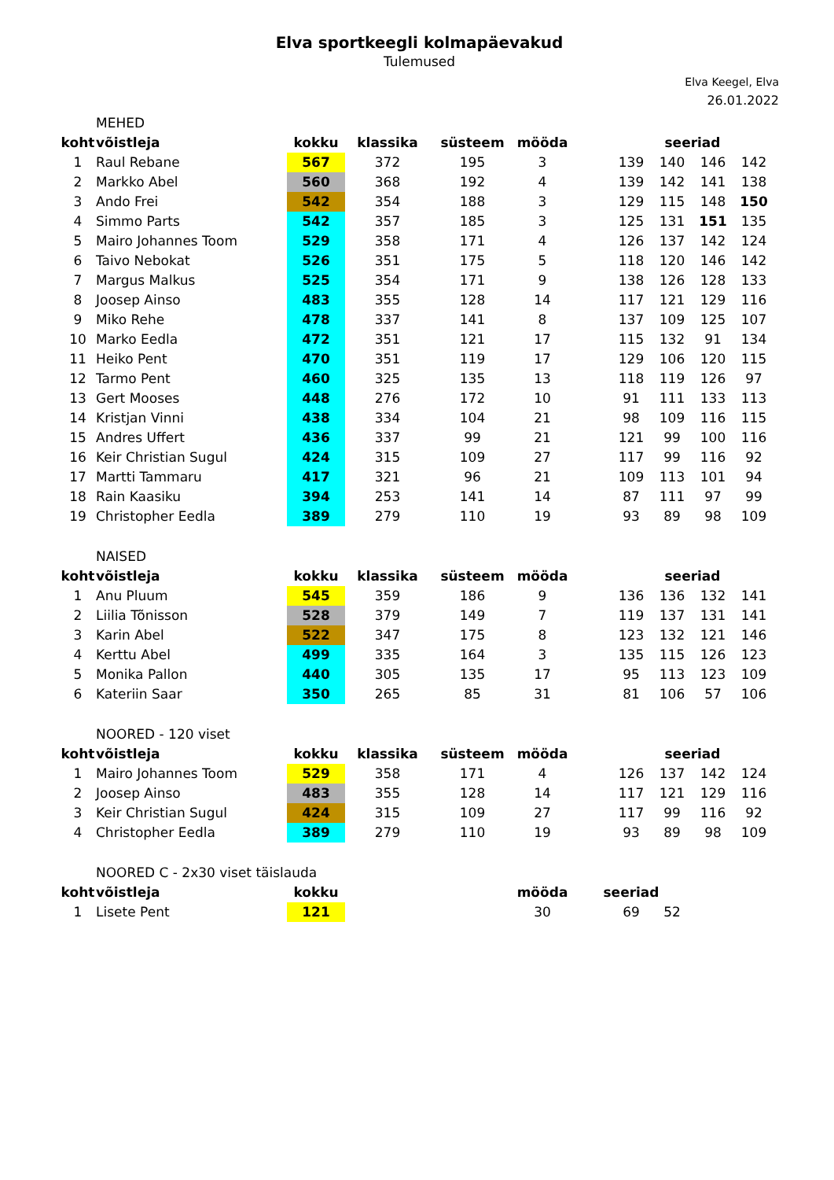Elva sportkeegli kolmapäevakud
Tulemused
Elva Keegel, Elva
26.01.2022
| | MEHED | | | | | | | | | |
| koht | võistleja | kokku | klassika | süsteem | mööda | | seeriad | | | |
| 1 | Raul Rebane | 567 | 372 | 195 | 3 | | 139 | 140 | 146 | 142 |
| 2 | Markko Abel | 560 | 368 | 192 | 4 | | 139 | 142 | 141 | 138 |
| 3 | Ando Frei | 542 | 354 | 188 | 3 | | 129 | 115 | 148 | 150 |
| 4 | Simmo Parts | 542 | 357 | 185 | 3 | | 125 | 131 | 151 | 135 |
| 5 | Mairo Johannes Toom | 529 | 358 | 171 | 4 | | 126 | 137 | 142 | 124 |
| 6 | Taivo Nebokat | 526 | 351 | 175 | 5 | | 118 | 120 | 146 | 142 |
| 7 | Margus Malkus | 525 | 354 | 171 | 9 | | 138 | 126 | 128 | 133 |
| 8 | Joosep Ainso | 483 | 355 | 128 | 14 | | 117 | 121 | 129 | 116 |
| 9 | Miko Rehe | 478 | 337 | 141 | 8 | | 137 | 109 | 125 | 107 |
| 10 | Marko Eedla | 472 | 351 | 121 | 17 | | 115 | 132 | 91 | 134 |
| 11 | Heiko Pent | 470 | 351 | 119 | 17 | | 129 | 106 | 120 | 115 |
| 12 | Tarmo Pent | 460 | 325 | 135 | 13 | | 118 | 119 | 126 | 97 |
| 13 | Gert Mooses | 448 | 276 | 172 | 10 | | 91 | 111 | 133 | 113 |
| 14 | Kristjan Vinni | 438 | 334 | 104 | 21 | | 98 | 109 | 116 | 115 |
| 15 | Andres Uffert | 436 | 337 | 99 | 21 | | 121 | 99 | 100 | 116 |
| 16 | Keir Christian Sugul | 424 | 315 | 109 | 27 | | 117 | 99 | 116 | 92 |
| 17 | Martti Tammaru | 417 | 321 | 96 | 21 | | 109 | 113 | 101 | 94 |
| 18 | Rain Kaasiku | 394 | 253 | 141 | 14 | | 87 | 111 | 97 | 99 |
| 19 | Christopher Eedla | 389 | 279 | 110 | 19 | | 93 | 89 | 98 | 109 |
| | NAISED | | | | | | | | | |
| koht | võistleja | kokku | klassika | süsteem | mööda | | seeriad | | | |
| 1 | Anu Pluum | 545 | 359 | 186 | 9 | | 136 | 136 | 132 | 141 |
| 2 | Liilia Tõnisson | 528 | 379 | 149 | 7 | | 119 | 137 | 131 | 141 |
| 3 | Karin Abel | 522 | 347 | 175 | 8 | | 123 | 132 | 121 | 146 |
| 4 | Kerttu Abel | 499 | 335 | 164 | 3 | | 135 | 115 | 126 | 123 |
| 5 | Monika Pallon | 440 | 305 | 135 | 17 | | 95 | 113 | 123 | 109 |
| 6 | Kateriin Saar | 350 | 265 | 85 | 31 | | 81 | 106 | 57 | 106 |
| | NOORED - 120 viset | | | | | | | | | |
| koht | võistleja | kokku | klassika | süsteem | mööda | | seeriad | | | |
| 1 | Mairo Johannes Toom | 529 | 358 | 171 | 4 | | 126 | 137 | 142 | 124 |
| 2 | Joosep Ainso | 483 | 355 | 128 | 14 | | 117 | 121 | 129 | 116 |
| 3 | Keir Christian Sugul | 424 | 315 | 109 | 27 | | 117 | 99 | 116 | 92 |
| 4 | Christopher Eedla | 389 | 279 | 110 | 19 | | 93 | 89 | 98 | 109 |
| | NOORED C - 2x30 viset täislauda | | | | | | | | | |
| koht | võistleja | kokku | | | mööda | seeriad | | | | |
| 1 | Lisete Pent | 121 | | | 30 | | 69 | 52 | | |